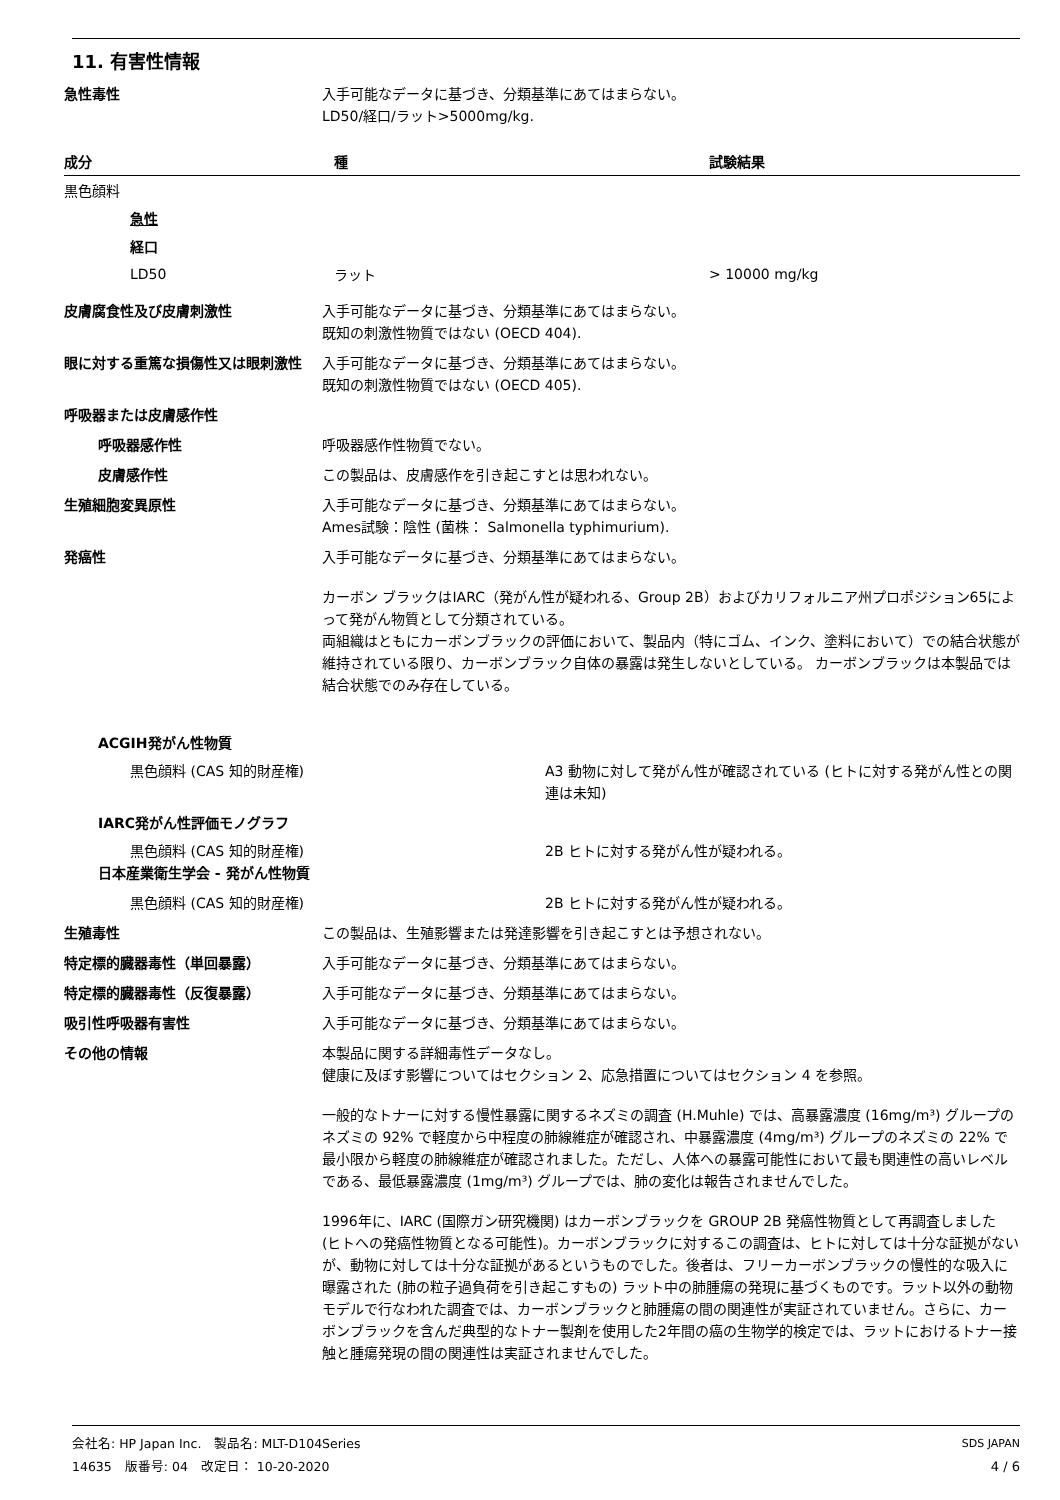11. 有害性情報
急性毒性 入手可能なデータに基づき、分類基準にあてはまらない。
LD50/経口/ラット>5000mg/kg.
| 成分 | 種 | 試験結果 |
| --- | --- | --- |
| 黒色顔料 | | |
| 急性 | | |
| 経口 | | |
| LD50 | ラット | > 10000 mg/kg |
皮膚腐食性及び皮膚刺激性 入手可能なデータに基づき、分類基準にあてはまらない。
既知の刺激性物質ではない (OECD 404).
眼に対する重篤な損傷性又は眼刺激性 入手可能なデータに基づき、分類基準にあてはまらない。
既知の刺激性物質ではない (OECD 405).
呼吸器または皮膚感作性
呼吸器感作性 呼吸器感作性物質でない。
皮膚感作性 この製品は、皮膚感作を引き起こすとは思われない。
生殖細胞変異原性 入手可能なデータに基づき、分類基準にあてはまらない。
Ames試験：陰性 (菌株： Salmonella typhimurium).
発癌性 入手可能なデータに基づき、分類基準にあてはまらない。
カーボン ブラックはIARC（発がん性が疑われる、Group 2B）およびカリフォルニア州プロポジション65によって発がん物質として分類されている。
両組織はともにカーボンブラックの評価において、製品内（特にゴム、インク、塗料において）での結合状態が維持されている限り、カーボンブラック自体の暴露は発生しないとしている。 カーボンブラックは本製品では結合状態でのみ存在している。
ACGIH発がん性物質
黒色顔料 (CAS 知的財産権) A3 動物に対して発がん性が確認されている (ヒトに対する発がん性との関連は未知)
IARC発がん性評価モノグラフ
黒色顔料 (CAS 知的財産権) 2B ヒトに対する発がん性が疑われる。
日本産業衛生学会 - 発がん性物質
黒色顔料 (CAS 知的財産権) 2B ヒトに対する発がん性が疑われる。
生殖毒性 この製品は、生殖影響または発達影響を引き起こすとは予想されない。
特定標的臓器毒性（単回暴露） 入手可能なデータに基づき、分類基準にあてはまらない。
特定標的臓器毒性（反復暴露） 入手可能なデータに基づき、分類基準にあてはまらない。
吸引性呼吸器有害性 入手可能なデータに基づき、分類基準にあてはまらない。
その他の情報 本製品に関する詳細毒性データなし。
健康に及ぼす影響についてはセクション 2、応急措置についてはセクション 4 を参照。
一般的なトナーに対する慢性暴露に関するネズミの調査 (H.Muhle) では、高暴露濃度 (16mg/m³) グループのネズミの 92% で軽度から中程度の肺線維症が確認され、中暴露濃度 (4mg/m³) グループのネズミの 22% で最小限から軽度の肺線維症が確認されました。ただし、人体への暴露可能性において最も関連性の高いレベルである、最低暴露濃度 (1mg/m³) グループでは、肺の変化は報告されませんでした。
1996年に、IARC (国際ガン研究機関) はカーボンブラックを GROUP 2B 発癌性物質として再調査しました (ヒトへの発癌性物質となる可能性)。カーボンブラックに対するこの調査は、ヒトに対しては十分な証拠がないが、動物に対しては十分な証拠があるというものでした。後者は、フリーカーボンブラックの慢性的な吸入に曝露された (肺の粒子過負荷を引き起こすもの) ラット中の肺腫瘍の発現に基づくものです。ラット以外の動物モデルで行なわれた調査では、カーボンブラックと肺腫瘍の間の関連性が実証されていません。さらに、カーボンブラックを含んだ典型的なトナー製剤を使用した2年間の癌の生物学的検定では、ラットにおけるトナー接触と腫瘍発現の間の関連性は実証されませんでした。
会社名: HP Japan Inc.　製品名: MLT-D104Series
14635　版番号: 04　改定日： 10-20-2020
SDS JAPAN
4 / 6